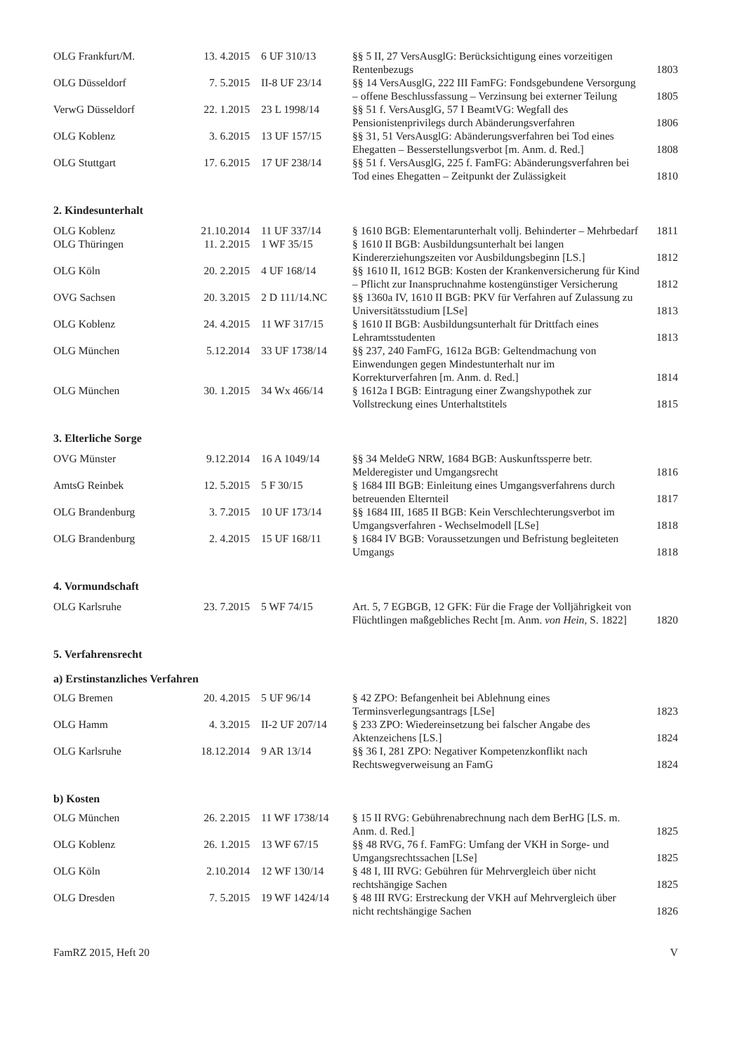| OLG Frankfurt/M. | 13. 4.2015 | 6 UF 310/13 | §§ 5 II, 27 VersAusglG: Berücksichtigung eines vorzeitigen Rentenbezugs | 1803 |
| OLG Düsseldorf | 7. 5.2015 | II-8 UF 23/14 | §§ 14 VersAusglG, 222 III FamFG: Fondsgebundene Versorgung – offene Beschlussfassung – Verzinsung bei externer Teilung | 1805 |
| VerwG Düsseldorf | 22. 1.2015 | 23 L 1998/14 | §§ 51 f. VersAusglG, 57 I BeamtVG: Wegfall des Pensionistenprivilegs durch Abänderungsverfahren | 1806 |
| OLG Koblenz | 3. 6.2015 | 13 UF 157/15 | §§ 31, 51 VersAusglG: Abänderungsverfahren bei Tod eines Ehegatten – Besserstellungsverbot [m. Anm. d. Red.] | 1808 |
| OLG Stuttgart | 17. 6.2015 | 17 UF 238/14 | §§ 51 f. VersAusglG, 225 f. FamFG: Abänderungsverfahren bei Tod eines Ehegatten – Zeitpunkt der Zulässigkeit | 1810 |
2. Kindesunterhalt
| OLG Koblenz | 21.10.2014 | 11 UF 337/14 | § 1610 BGB: Elementarunterhalt vollj. Behinderter – Mehrbedarf | 1811 |
| OLG Thüringen | 11. 2.2015 | 1 WF 35/15 | § 1610 II BGB: Ausbildungsunterhalt bei langen Kindererziehungszeiten vor Ausbildungsbeginn [LS.] | 1812 |
| OLG Köln | 20. 2.2015 | 4 UF 168/14 | §§ 1610 II, 1612 BGB: Kosten der Krankenversicherung für Kind – Pflicht zur Inanspruchnahme kostengünstiger Versicherung | 1812 |
| OVG Sachsen | 20. 3.2015 | 2 D 111/14.NC | §§ 1360a IV, 1610 II BGB: PKV für Verfahren auf Zulassung zu Universitätsstudium [LSe] | 1813 |
| OLG Koblenz | 24. 4.2015 | 11 WF 317/15 | § 1610 II BGB: Ausbildungsunterhalt für Drittfach eines Lehramtsstudenten | 1813 |
| OLG München | 5.12.2014 | 33 UF 1738/14 | §§ 237, 240 FamFG, 1612a BGB: Geltendmachung von Einwendungen gegen Mindestunterhalt nur im Korrekturverfahren [m. Anm. d. Red.] | 1814 |
| OLG München | 30. 1.2015 | 34 Wx 466/14 | § 1612a I BGB: Eintragung einer Zwangshypothek zur Vollstreckung eines Unterhaltstitels | 1815 |
3. Elterliche Sorge
| OVG Münster | 9.12.2014 | 16 A 1049/14 | §§ 34 MeldeG NRW, 1684 BGB: Auskunftssperre betr. Melderegister und Umgangsrecht | 1816 |
| AmtsG Reinbek | 12. 5.2015 | 5 F 30/15 | § 1684 III BGB: Einleitung eines Umgangsverfahrens durch betreuenden Elternteil | 1817 |
| OLG Brandenburg | 3. 7.2015 | 10 UF 173/14 | §§ 1684 III, 1685 II BGB: Kein Verschlechterungsverbot im Umgangsverfahren - Wechselmodell [LSe] | 1818 |
| OLG Brandenburg | 2. 4.2015 | 15 UF 168/11 | § 1684 IV BGB: Voraussetzungen und Befristung begleiteten Umgangs | 1818 |
4. Vormundschaft
| OLG Karlsruhe | 23. 7.2015 | 5 WF 74/15 | Art. 5, 7 EGBGB, 12 GFK: Für die Frage der Volljährigkeit von Flüchtlingen maßgebliches Recht [m. Anm. von Hein, S. 1822] | 1820 |
5. Verfahrensrecht
a) Erstinstanzliches Verfahren
| OLG Bremen | 20. 4.2015 | 5 UF 96/14 | § 42 ZPO: Befangenheit bei Ablehnung eines Terminsverlegungsantrags [LSe] | 1823 |
| OLG Hamm | 4. 3.2015 | II-2 UF 207/14 | § 233 ZPO: Wiedereinsetzung bei falscher Angabe des Aktenzeichens [LS.] | 1824 |
| OLG Karlsruhe | 18.12.2014 | 9 AR 13/14 | §§ 36 I, 281 ZPO: Negativer Kompetenzkonflikt nach Rechtswegverweisung an FamG | 1824 |
b) Kosten
| OLG München | 26. 2.2015 | 11 WF 1738/14 | § 15 II RVG: Gebührenabrechnung nach dem BerHG [LS. m. Anm. d. Red.] | 1825 |
| OLG Koblenz | 26. 1.2015 | 13 WF 67/15 | §§ 48 RVG, 76 f. FamFG: Umfang der VKH in Sorge- und Umgangsrechtssachen [LSe] | 1825 |
| OLG Köln | 2.10.2014 | 12 WF 130/14 | § 48 I, III RVG: Gebühren für Mehrvergleich über nicht rechtshängige Sachen | 1825 |
| OLG Dresden | 7. 5.2015 | 19 WF 1424/14 | § 48 III RVG: Erstreckung der VKH auf Mehrvergleich über nicht rechtshängige Sachen | 1826 |
FamRZ 2015, Heft 20 V